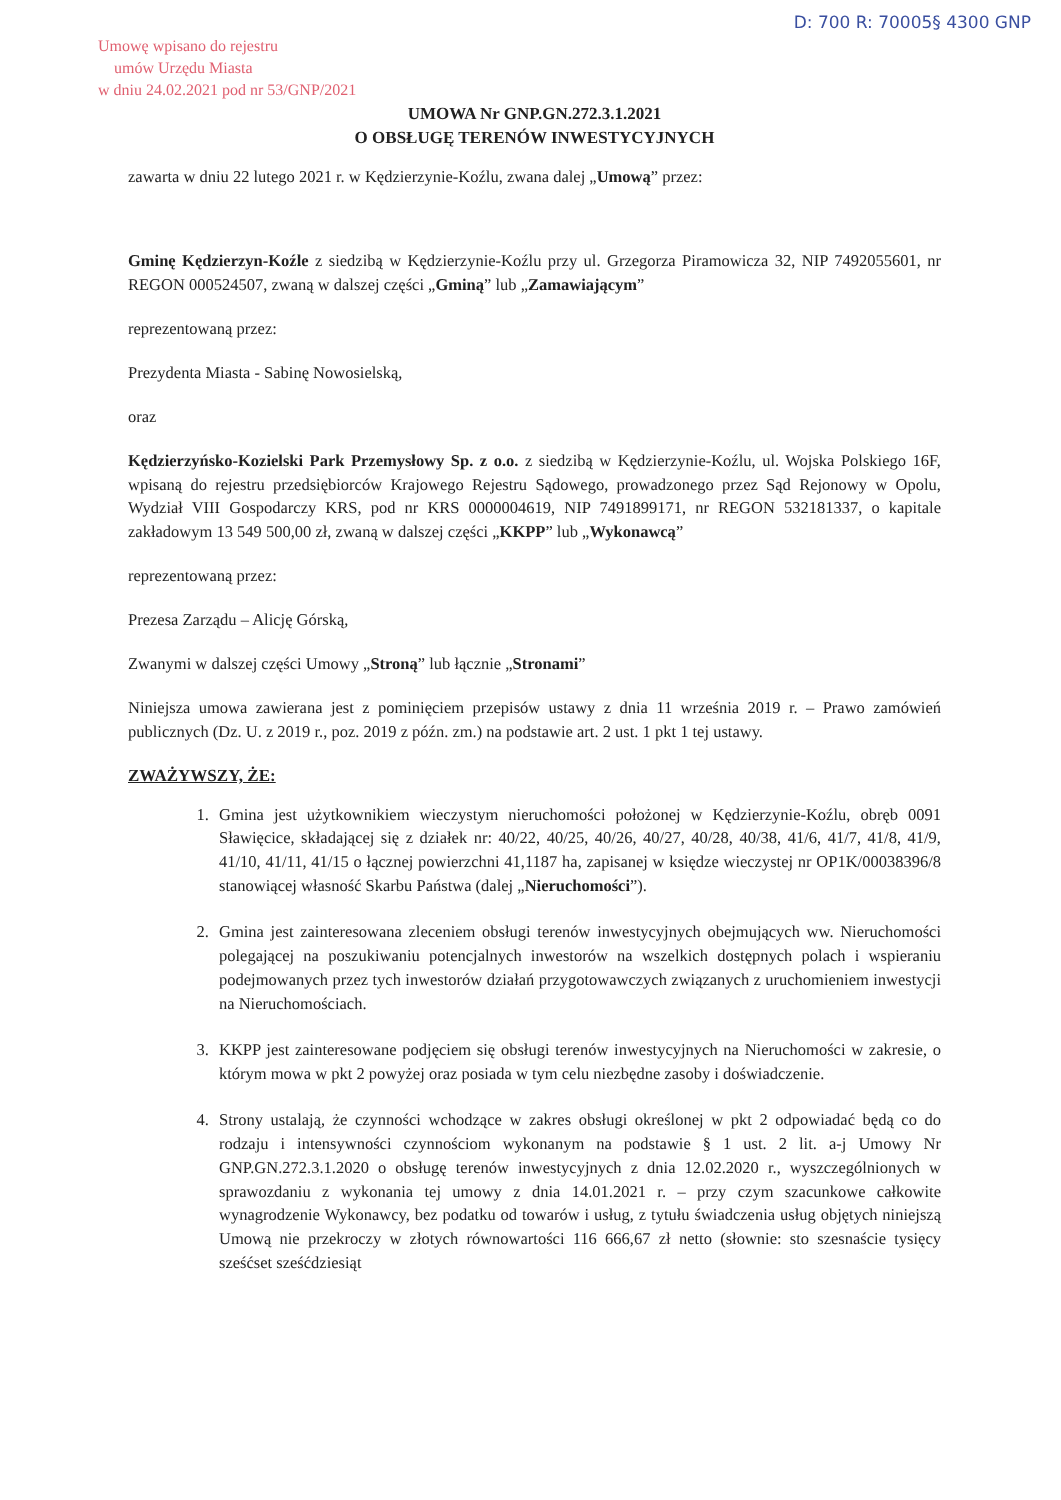D: 700 R: 70005§ 4300 GNP
Umowę wpisano do rejestru
umów Urzędu Miasta
w dniu 24.02.2021 pod nr 53/GNP/2021
UMOWA Nr GNP.GN.272.3.1.2021
O OBSŁUGĘ TERENÓW INWESTYCYJNYCH
zawarta w dniu 22 lutego 2021 r. w Kędzierzynie-Koźlu, zwana dalej „Umową” przez:
Gminę Kędzierzyn-Koźle z siedzibą w Kędzierzynie-Koźlu przy ul. Grzegorza Piramowicza 32, NIP 7492055601, nr REGON 000524507, zwaną w dalszej części „Gminą” lub „Zamawiającym”
reprezentowaną przez:
Prezydenta Miasta - Sabinę Nowosielską,
oraz
Kędzierzyńsko-Kozielski Park Przemysłowy Sp. z o.o. z siedzibą w Kędzierzynie-Koźlu, ul. Wojska Polskiego 16F, wpisaną do rejestru przedsiębiorców Krajowego Rejestru Sądowego, prowadzonego przez Sąd Rejonowy w Opolu, Wydział VIII Gospodarczy KRS, pod nr KRS 0000004619, NIP 7491899171, nr REGON 532181337, o kapitale zakładowym 13 549 500,00 zł, zwaną w dalszej części „KKPP” lub „Wykonawcą”
reprezentowaną przez:
Prezesa Zarządu – Alicję Górską,
Zwanymi w dalszej części Umowy „Stroną” lub łącznie „Stronami”
Niniejsza umowa zawierana jest z pominięciem przepisów ustawy z dnia 11 września 2019 r. – Prawo zamówień publicznych (Dz. U. z 2019 r., poz. 2019 z późn. zm.) na podstawie art. 2 ust. 1 pkt 1 tej ustawy.
ZWAŻYWSZY, ŻE:
1. Gmina jest użytkownikiem wieczystym nieruchomości położonej w Kędzierzynie-Koźlu, obręb 0091 Sławięcice, składającej się z działek nr: 40/22, 40/25, 40/26, 40/27, 40/28, 40/38, 41/6, 41/7, 41/8, 41/9, 41/10, 41/11, 41/15 o łącznej powierzchni 41,1187 ha, zapisanej w księdze wieczystej nr OP1K/00038396/8 stanowiącej własność Skarbu Państwa (dalej „Nieruchomości”).
2. Gmina jest zainteresowana zleceniem obsługi terenów inwestycyjnych obejmujących ww. Nieruchomości polegającej na poszukiwaniu potencjalnych inwestorów na wszelkich dostępnych polach i wspieraniu podejmowanych przez tych inwestorów działań przygotowawczych związanych z uruchomieniem inwestycji na Nieruchomościach.
3. KKPP jest zainteresowane podjęciem się obsługi terenów inwestycyjnych na Nieruchomości w zakresie, o którym mowa w pkt 2 powyżej oraz posiada w tym celu niezbędne zasoby i doświadczenie.
4. Strony ustalają, że czynności wchodzące w zakres obsługi określonej w pkt 2 odpowiadać będą co do rodzaju i intensywności czynnościom wykonanym na podstawie § 1 ust. 2 lit. a-j Umowy Nr GNP.GN.272.3.1.2020 o obsługę terenów inwestycyjnych z dnia 12.02.2020 r., wyszczególnionych w sprawozdaniu z wykonania tej umowy z dnia 14.01.2021 r. – przy czym szacunkowe całkowite wynagrodzenie Wykonawcy, bez podatku od towarów i usług, z tytułu świadczenia usług objętych niniejszą Umową nie przekroczy w złotych równowartości 116 666,67 zł netto (słownie: sto szesnaście tysięcy sześćset sześćdziesiąt